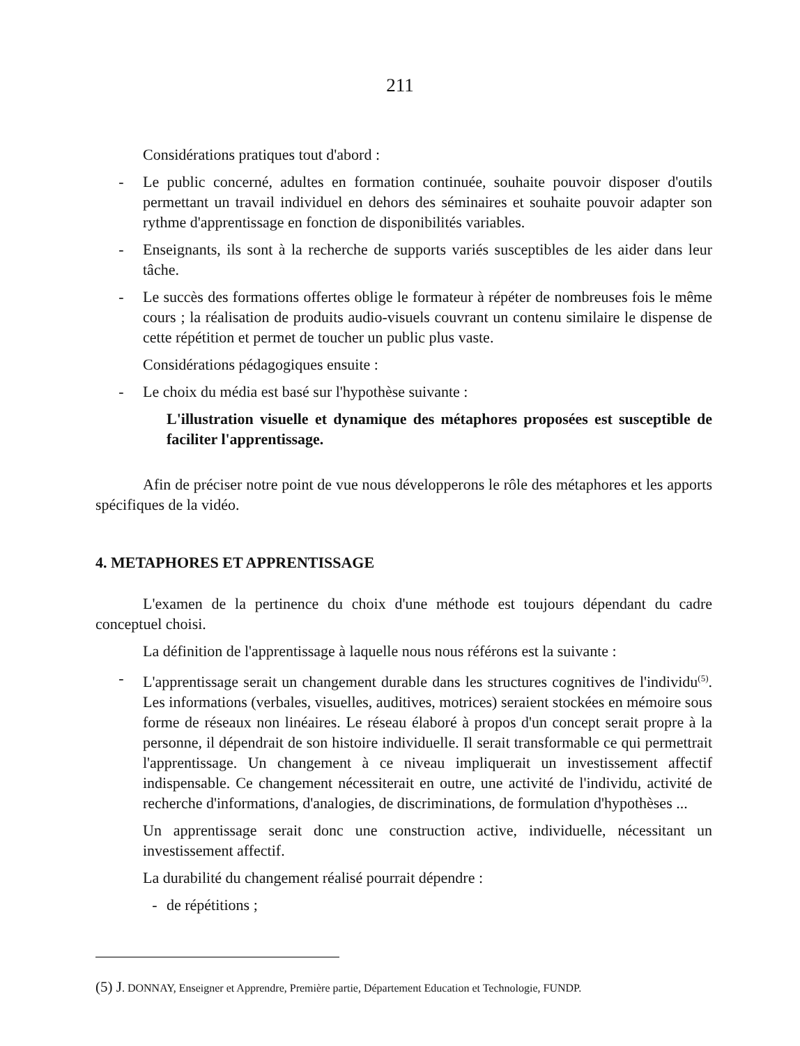211
Considérations pratiques tout d'abord :
- Le public concerné, adultes en formation continuée, souhaite pouvoir disposer d'outils permettant un travail individuel en dehors des séminaires et souhaite pouvoir adapter son rythme d'apprentissage en fonction de disponibilités variables.
- Enseignants, ils sont à la recherche de supports variés susceptibles de les aider dans leur tâche.
- Le succès des formations offertes oblige le formateur à répéter de nombreuses fois le même cours ; la réalisation de produits audio-visuels couvrant un contenu similaire le dispense de cette répétition et permet de toucher un public plus vaste.
Considérations pédagogiques ensuite :
- Le choix du média est basé sur l'hypothèse suivante :
L'illustration visuelle et dynamique des métaphores proposées est susceptible de faciliter l'apprentissage.
Afin de préciser notre point de vue nous développerons le rôle des métaphores et les apports spécifiques de la vidéo.
4. METAPHORES ET APPRENTISSAGE
L'examen de la pertinence du choix d'une méthode est toujours dépendant du cadre conceptuel choisi.
La définition de l'apprentissage à laquelle nous nous référons est la suivante :
- L'apprentissage serait un changement durable dans les structures cognitives de l'individu<sup>(5)</sup>. Les informations (verbales, visuelles, auditives, motrices) seraient stockées en mémoire sous forme de réseaux non linéaires. Le réseau élaboré à propos d'un concept serait propre à la personne, il dépendrait de son histoire individuelle. Il serait transformable ce qui permettrait l'apprentissage. Un changement à ce niveau impliquerait un investissement affectif indispensable. Ce changement nécessiterait en outre, une activité de l'individu, activité de recherche d'informations, d'analogies, de discriminations, de formulation d'hypothèses ...
Un apprentissage serait donc une construction active, individuelle, nécessitant un investissement affectif.
La durabilité du changement réalisé pourrait dépendre :
- de répétitions ;
(5) J. DONNAY, Enseigner et Apprendre, Première partie, Département Education et Technologie, FUNDP.